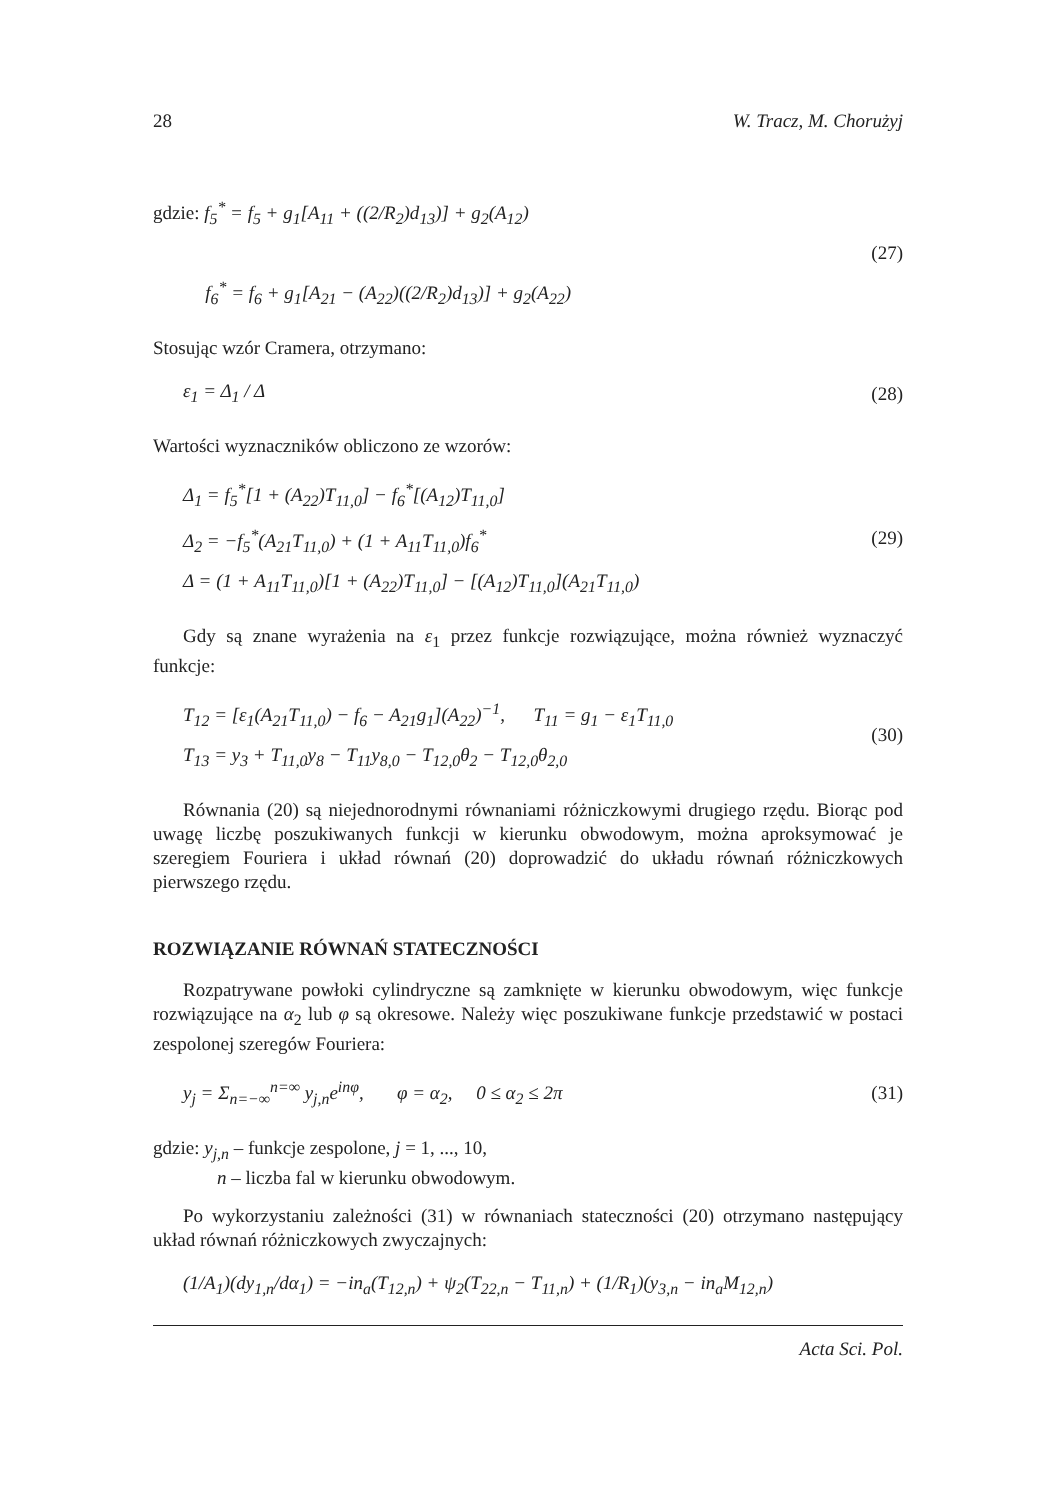28 W. Tracz, M. Chorużyj
gdzie: f<sub>5</sub><sup>*</sup> = f<sub>5</sub> + g<sub>1</sub>[A<sub>11</sub> + ((2/R<sub>2</sub>)d<sub>13</sub>)] + g<sub>2</sub>(A<sub>12</sub>)
f<sub>6</sub><sup>*</sup> = f<sub>6</sub> + g<sub>1</sub>[A<sub>21</sub> − (A<sub>22</sub>)((2/R<sub>2</sub>)d<sub>13</sub>)] + g<sub>2</sub>(A<sub>22</sub>)
(27)
Stosując wzór Cramera, otrzymano:
ε<sub>1</sub> = Δ<sub>1</sub> / Δ
(28)
Wartości wyznaczników obliczono ze wzorów:
Δ<sub>1</sub> = f<sub>5</sub><sup>*</sup>[1 + (A<sub>22</sub>)T<sub>11,0</sub>] − f<sub>6</sub><sup>*</sup>[(A<sub>12</sub>)T<sub>11,0</sub>]
Δ<sub>2</sub> = −f<sub>5</sub><sup>*</sup>(A<sub>21</sub>T<sub>11,0</sub>) + (1 + A<sub>11</sub>T<sub>11,0</sub>)f<sub>6</sub><sup>*</sup>
Δ = (1 + A<sub>11</sub>T<sub>11,0</sub>)[1 + (A<sub>22</sub>)T<sub>11,0</sub>] − [(A<sub>12</sub>)T<sub>11,0</sub>](A<sub>21</sub>T<sub>11,0</sub>)
(29)
Gdy są znane wyrażenia na ε<sub>1</sub> przez funkcje rozwiązujące, można również wyznaczyć funkcje:
T<sub>12</sub> = [ε<sub>1</sub>(A<sub>21</sub>T<sub>11,0</sub>) − f<sub>6</sub> − A<sub>21</sub>g<sub>1</sub>](A<sub>22</sub>)<sup>−1</sup>, T<sub>11</sub> = g<sub>1</sub> − ε<sub>1</sub>T<sub>11,0</sub>
T<sub>13</sub> = y<sub>3</sub> + T<sub>11,0</sub>y<sub>8</sub> − T<sub>11</sub>y<sub>8,0</sub> − T<sub>12,0</sub>θ<sub>2</sub> − T<sub>12,0</sub>θ<sub>2,0</sub>
(30)
Równania (20) są niejednorodnymi równaniami różniczkowymi drugiego rzędu. Biorąc pod uwagę liczbę poszukiwanych funkcji w kierunku obwodowym, można aproksymować je szeregiem Fouriera i układ równań (20) doprowadzić do układu równań różniczkowych pierwszego rzędu.
ROZWIĄZANIE RÓWNAŃ STATECZNOŚCI
Rozpatrywane powłoki cylindryczne są zamknięte w kierunku obwodowym, więc funkcje rozwiązujące na α<sub>2</sub> lub φ są okresowe. Należy więc poszukiwane funkcje przedstawić w postaci zespolonej szeregów Fouriera:
y<sub>j</sub> = Σ<sub>n=−∞</sub><sup>n=∞</sup> y<sub>j,n</sub>e<sup>inφ</sup>, φ = α<sub>2</sub>, 0 ≤ α<sub>2</sub> ≤ 2π
(31)
gdzie: y<sub>j,n</sub> – funkcje zespolone, j = 1, ..., 10,
n – liczba fal w kierunku obwodowym.
Po wykorzystaniu zależności (31) w równaniach stateczności (20) otrzymano następujący układ równań różniczkowych zwyczajnych:
(1/A<sub>1</sub>)(dy<sub>1,n</sub>/dα<sub>1</sub>) = −in<sub>a</sub>(T<sub>12,n</sub>) + ψ<sub>2</sub>(T<sub>22,n</sub> − T<sub>11,n</sub>) + (1/R<sub>1</sub>)(y<sub>3,n</sub> − in<sub>a</sub>M<sub>12,n</sub>)
Acta Sci. Pol.